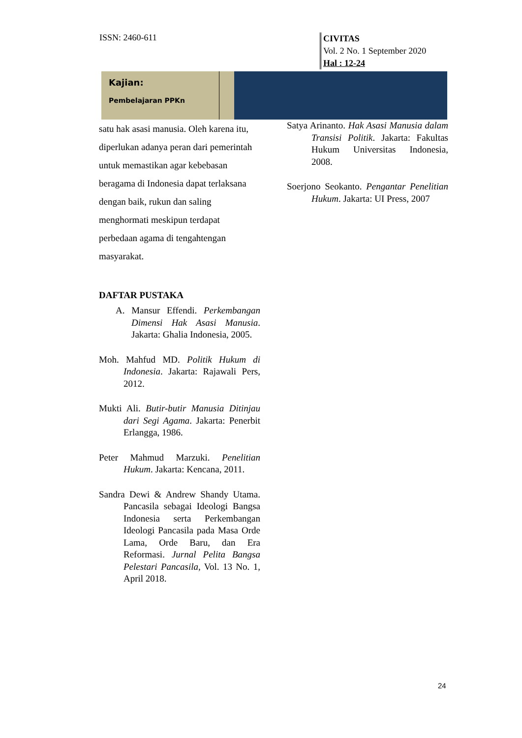ISSN: 2460-611
CIVITAS
Vol. 2 No. 1 September 2020
Hal : 12-24
Kajian:
Pembelajaran PPKn
satu hak asasi manusia. Oleh karena itu, diperlukan adanya peran dari pemerintah untuk memastikan agar kebebasan beragama di Indonesia dapat terlaksana dengan baik, rukun dan saling menghormati meskipun terdapat perbedaan agama di tengahtengan masyarakat.
DAFTAR PUSTAKA
A. Mansur Effendi. Perkembangan Dimensi Hak Asasi Manusia. Jakarta: Ghalia Indonesia, 2005.
Moh. Mahfud MD. Politik Hukum di Indonesia. Jakarta: Rajawali Pers, 2012.
Mukti Ali. Butir-butir Manusia Ditinjau dari Segi Agama. Jakarta: Penerbit Erlangga, 1986.
Peter Mahmud Marzuki. Penelitian Hukum. Jakarta: Kencana, 2011.
Sandra Dewi & Andrew Shandy Utama. Pancasila sebagai Ideologi Bangsa Indonesia serta Perkembangan Ideologi Pancasila pada Masa Orde Lama, Orde Baru, dan Era Reformasi. Jurnal Pelita Bangsa Pelestari Pancasila, Vol. 13 No. 1, April 2018.
Satya Arinanto. Hak Asasi Manusia dalam Transisi Politik. Jakarta: Fakultas Hukum Universitas Indonesia, 2008.
Soerjono Seokanto. Pengantar Penelitian Hukum. Jakarta: UI Press, 2007
24